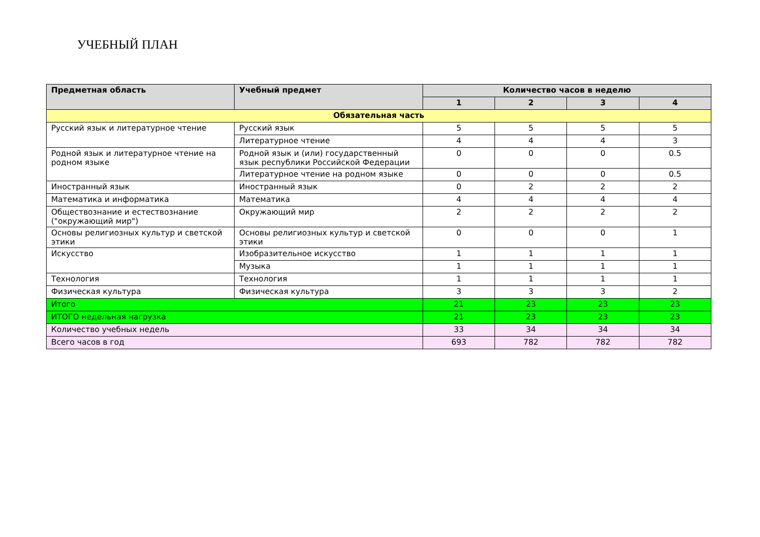УЧЕБНЫЙ ПЛАН
| Предметная область | Учебный предмет | Количество часов в неделю | | | |
| --- | --- | --- | --- | --- | --- |
| | | 1 | 2 | 3 | 4 |
| Обязательная часть | | | | | |
| Русский язык и литературное чтение | Русский язык | 5 | 5 | 5 | 5 |
| | Литературное чтение | 4 | 4 | 4 | 3 |
| Родной язык и литературное чтение на родном языке | Родной язык и (или) государственный язык республики Российской Федерации | 0 | 0 | 0 | 0.5 |
| | Литературное чтение на родном языке | 0 | 0 | 0 | 0.5 |
| Иностранный язык | Иностранный язык | 0 | 2 | 2 | 2 |
| Математика и информатика | Математика | 4 | 4 | 4 | 4 |
| Обществознание и естествознание ("окружающий мир") | Окружающий мир | 2 | 2 | 2 | 2 |
| Основы религиозных культур и светской этики | Основы религиозных культур и светской этики | 0 | 0 | 0 | 1 |
| Искусство | Изобразительное искусство | 1 | 1 | 1 | 1 |
| | Музыка | 1 | 1 | 1 | 1 |
| Технология | Технология | 1 | 1 | 1 | 1 |
| Физическая культура | Физическая культура | 3 | 3 | 3 | 2 |
| Итого | | 21 | 23 | 23 | 23 |
| ИТОГО недельная нагрузка | | 21 | 23 | 23 | 23 |
| Количество учебных недель | | 33 | 34 | 34 | 34 |
| Всего часов в год | | 693 | 782 | 782 | 782 |